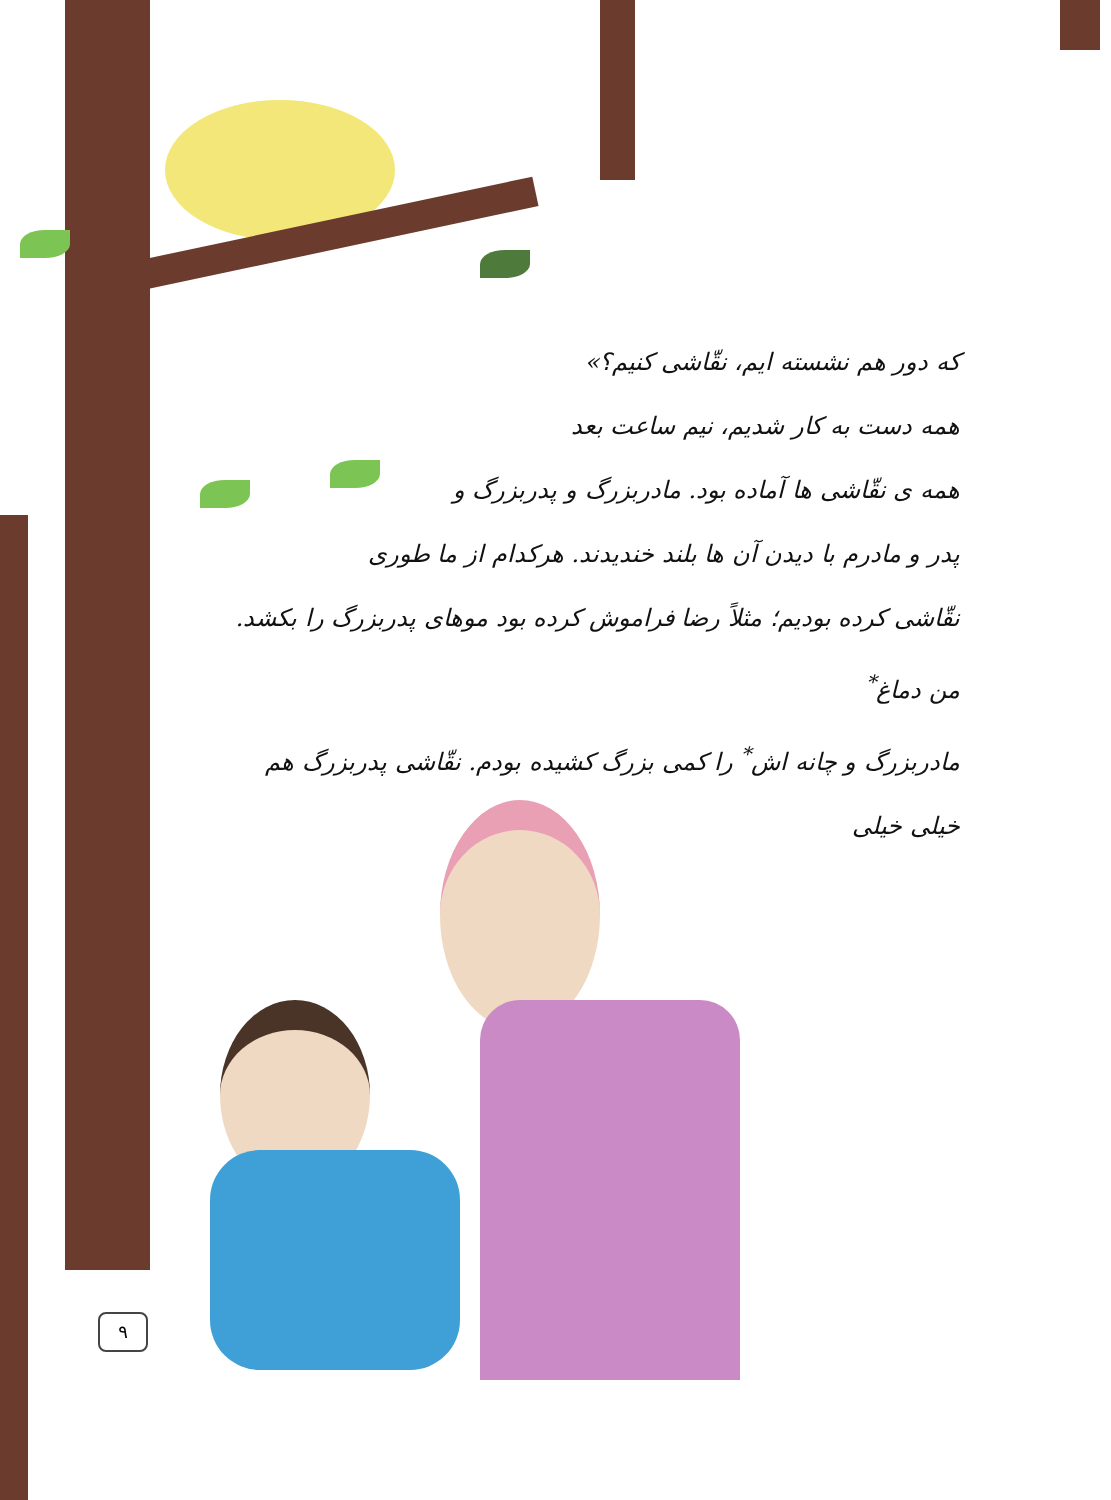که دور هم نشسته ایم، نقّاشی کنیم؟»
همه دست به کار شدیم، نیم ساعت بعد
همه ی نقّاشی ها آماده بود. مادربزرگ و پدربزرگ و
پدر و مادرم با دیدن آن ها بلند خندیدند. هرکدام از ما طوری
نقّاشی کرده بودیم؛ مثلاً رضا فراموش کرده بود موهای پدربزرگ را بکشد. من دماغ<sup>*</sup>
مادربزرگ و چانه اش<sup>*</sup> را کمی بزرگ کشیده بودم. نقّاشی پدربزرگ هم خیلی خیلی
۹